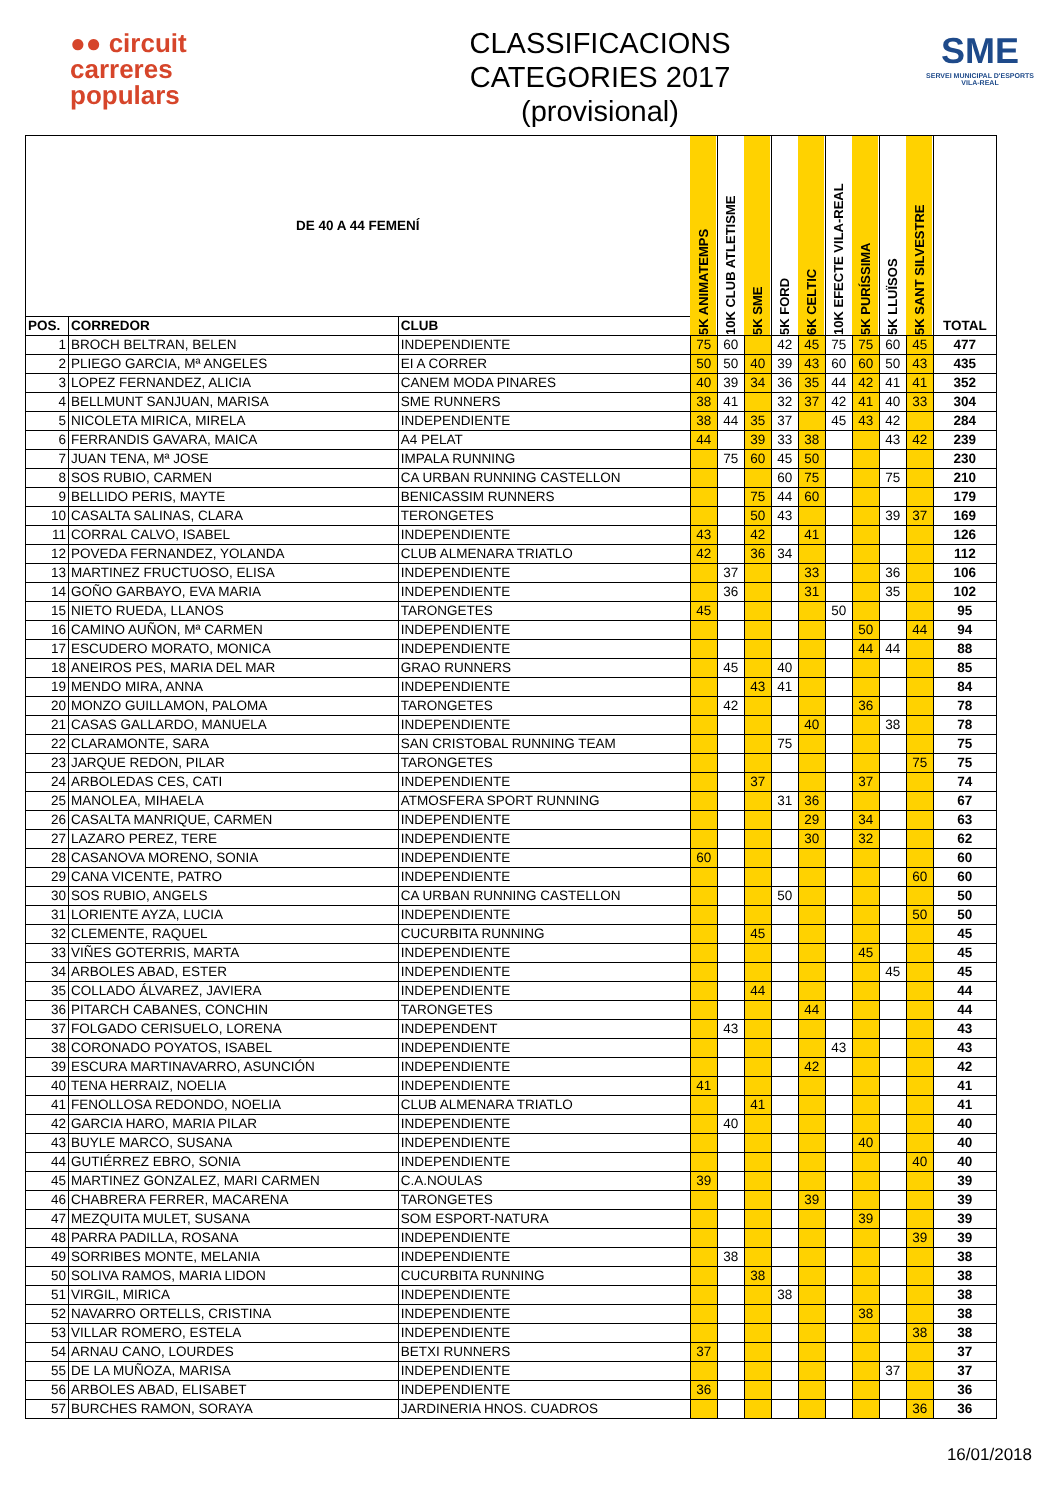●● circuit
carreres
populars
CLASSIFICACIONS
CATEGORIES 2017
(provisional)
SME
SERVEI MUNICIPAL D'ESPORTS VILA-REAL
| DE 40 A 44 FEMENÍ | | | 5K ANIMATEMPS | 10K CLUB ATLETISME | 5K SME | 5K FORD | 6K CELTIC | 10K EFECTE VILA-REAL | 5K PURÍSSIMA | 5K LLUÏSOS | 5K SANT SILVESTRE | TOTAL |
| --- | --- | --- | --- | --- | --- | --- | --- | --- | --- | --- | --- | --- |
| POS. | CORREDOR | CLUB | | | | | | | | | | |
| 1 | BROCH BELTRAN, BELEN | INDEPENDIENTE | 75 | 60 | | 42 | 45 | 75 | 75 | 60 | 45 | 477 |
| 2 | PLIEGO GARCIA, Mª ANGELES | EI A CORRER | 50 | 50 | 40 | 39 | 43 | 60 | 60 | 50 | 43 | 435 |
| 3 | LOPEZ FERNANDEZ, ALICIA | CANEM MODA PINARES | 40 | 39 | 34 | 36 | 35 | 44 | 42 | 41 | 41 | 352 |
| 4 | BELLMUNT SANJUAN, MARISA | SME RUNNERS | 38 | 41 | | 32 | 37 | 42 | 41 | 40 | 33 | 304 |
| 5 | NICOLETA MIRICA, MIRELA | INDEPENDIENTE | 38 | 44 | 35 | 37 | | 45 | 43 | 42 | | 284 |
| 6 | FERRANDIS GAVARA, MAICA | A4 PELAT | 44 | | 39 | 33 | 38 | | | 43 | 42 | 239 |
| 7 | JUAN TENA, Mª JOSE | IMPALA RUNNING | | 75 | 60 | 45 | 50 | | | | | 230 |
| 8 | SOS RUBIO, CARMEN | CA URBAN RUNNING CASTELLON | | | | 60 | 75 | | | 75 | | 210 |
| 9 | BELLIDO PERIS, MAYTE | BENICASSIM RUNNERS | | | 75 | 44 | 60 | | | | | 179 |
| 10 | CASALTA SALINAS, CLARA | TERONGETES | | | 50 | 43 | | | | 39 | 37 | 169 |
| 11 | CORRAL CALVO, ISABEL | INDEPENDIENTE | 43 | | 42 | | 41 | | | | | 126 |
| 12 | POVEDA FERNANDEZ, YOLANDA | CLUB ALMENARA TRIATLO | 42 | | 36 | 34 | | | | | | 112 |
| 13 | MARTINEZ FRUCTUOSO, ELISA | INDEPENDIENTE | | 37 | | | 33 | | | 36 | | 106 |
| 14 | GOÑO GARBAYO, EVA MARIA | INDEPENDIENTE | | 36 | | | 31 | | | 35 | | 102 |
| 15 | NIETO RUEDA, LLANOS | TARONGETES | 45 | | | | | 50 | | | | 95 |
| 16 | CAMINO AUÑON, Mª CARMEN | INDEPENDIENTE | | | | | | | 50 | | 44 | 94 |
| 17 | ESCUDERO MORATO, MONICA | INDEPENDIENTE | | | | | | | 44 | 44 | | 88 |
| 18 | ANEIROS PES, MARIA DEL MAR | GRAO RUNNERS | | 45 | | 40 | | | | | | 85 |
| 19 | MENDO MIRA, ANNA | INDEPENDIENTE | | | 43 | 41 | | | | | | 84 |
| 20 | MONZO GUILLAMON, PALOMA | TARONGETES | | 42 | | | | | 36 | | | 78 |
| 21 | CASAS GALLARDO, MANUELA | INDEPENDIENTE | | | | | 40 | | | 38 | | 78 |
| 22 | CLARAMONTE, SARA | SAN CRISTOBAL RUNNING TEAM | | | | 75 | | | | | | 75 |
| 23 | JARQUE REDON, PILAR | TARONGETES | | | | | | | | | 75 | 75 |
| 24 | ARBOLEDAS CES, CATI | INDEPENDIENTE | | | 37 | | | | 37 | | | 74 |
| 25 | MANOLEA, MIHAELA | ATMOSFERA SPORT RUNNING | | | | 31 | 36 | | | | | 67 |
| 26 | CASALTA MANRIQUE, CARMEN | INDEPENDIENTE | | | | | 29 | | 34 | | | 63 |
| 27 | LAZARO PEREZ, TERE | INDEPENDIENTE | | | | | 30 | | 32 | | | 62 |
| 28 | CASANOVA MORENO, SONIA | INDEPENDIENTE | 60 | | | | | | | | | 60 |
| 29 | CANA VICENTE, PATRO | INDEPENDIENTE | | | | | | | | | 60 | 60 |
| 30 | SOS RUBIO, ANGELS | CA URBAN RUNNING CASTELLON | | | | 50 | | | | | | 50 |
| 31 | LORIENTE AYZA, LUCIA | INDEPENDIENTE | | | | | | | | | 50 | 50 |
| 32 | CLEMENTE, RAQUEL | CUCURBITA RUNNING | | | 45 | | | | | | | 45 |
| 33 | VIÑES GOTERRIS, MARTA | INDEPENDIENTE | | | | | | | 45 | | | 45 |
| 34 | ARBOLES ABAD, ESTER | INDEPENDIENTE | | | | | | | | 45 | | 45 |
| 35 | COLLADO ÁLVAREZ, JAVIERA | INDEPENDIENTE | | | 44 | | | | | | | 44 |
| 36 | PITARCH CABANES, CONCHIN | TARONGETES | | | | | 44 | | | | | 44 |
| 37 | FOLGADO CERISUELO, LORENA | INDEPENDENT | | 43 | | | | | | | | 43 |
| 38 | CORONADO POYATOS, ISABEL | INDEPENDIENTE | | | | | | 43 | | | | 43 |
| 39 | ESCURA MARTINAVARRO, ASUNCIÓN | INDEPENDIENTE | | | | | 42 | | | | | 42 |
| 40 | TENA HERRAIZ, NOELIA | INDEPENDIENTE | 41 | | | | | | | | | 41 |
| 41 | FENOLLOSA REDONDO, NOELIA | CLUB ALMENARA TRIATLO | | | 41 | | | | | | | 41 |
| 42 | GARCIA HARO, MARIA PILAR | INDEPENDIENTE | | 40 | | | | | | | | 40 |
| 43 | BUYLE MARCO, SUSANA | INDEPENDIENTE | | | | | | | 40 | | | 40 |
| 44 | GUTIÉRREZ EBRO, SONIA | INDEPENDIENTE | | | | | | | | | 40 | 40 |
| 45 | MARTINEZ GONZALEZ, MARI CARMEN | C.A.NOULAS | 39 | | | | | | | | | 39 |
| 46 | CHABRERA FERRER, MACARENA | TARONGETES | | | | | 39 | | | | | 39 |
| 47 | MEZQUITA MULET, SUSANA | SOM ESPORT-NATURA | | | | | | | 39 | | | 39 |
| 48 | PARRA PADILLA, ROSANA | INDEPENDIENTE | | | | | | | | | 39 | 39 |
| 49 | SORRIBES MONTE, MELANIA | INDEPENDIENTE | | 38 | | | | | | | | 38 |
| 50 | SOLIVA RAMOS, MARIA LIDON | CUCURBITA RUNNING | | | 38 | | | | | | | 38 |
| 51 | VIRGIL, MIRICA | INDEPENDIENTE | | | | 38 | | | | | | 38 |
| 52 | NAVARRO ORTELLS, CRISTINA | INDEPENDIENTE | | | | | | | 38 | | | 38 |
| 53 | VILLAR ROMERO, ESTELA | INDEPENDIENTE | | | | | | | | | 38 | 38 |
| 54 | ARNAU CANO, LOURDES | BETXI RUNNERS | 37 | | | | | | | | | 37 |
| 55 | DE LA MUÑOZA, MARISA | INDEPENDIENTE | | | | | | | | 37 | | 37 |
| 56 | ARBOLES ABAD, ELISABET | INDEPENDIENTE | 36 | | | | | | | | | 36 |
| 57 | BURCHES RAMON, SORAYA | JARDINERIA HNOS. CUADROS | | | | | | | | | 36 | 36 |
16/01/2018